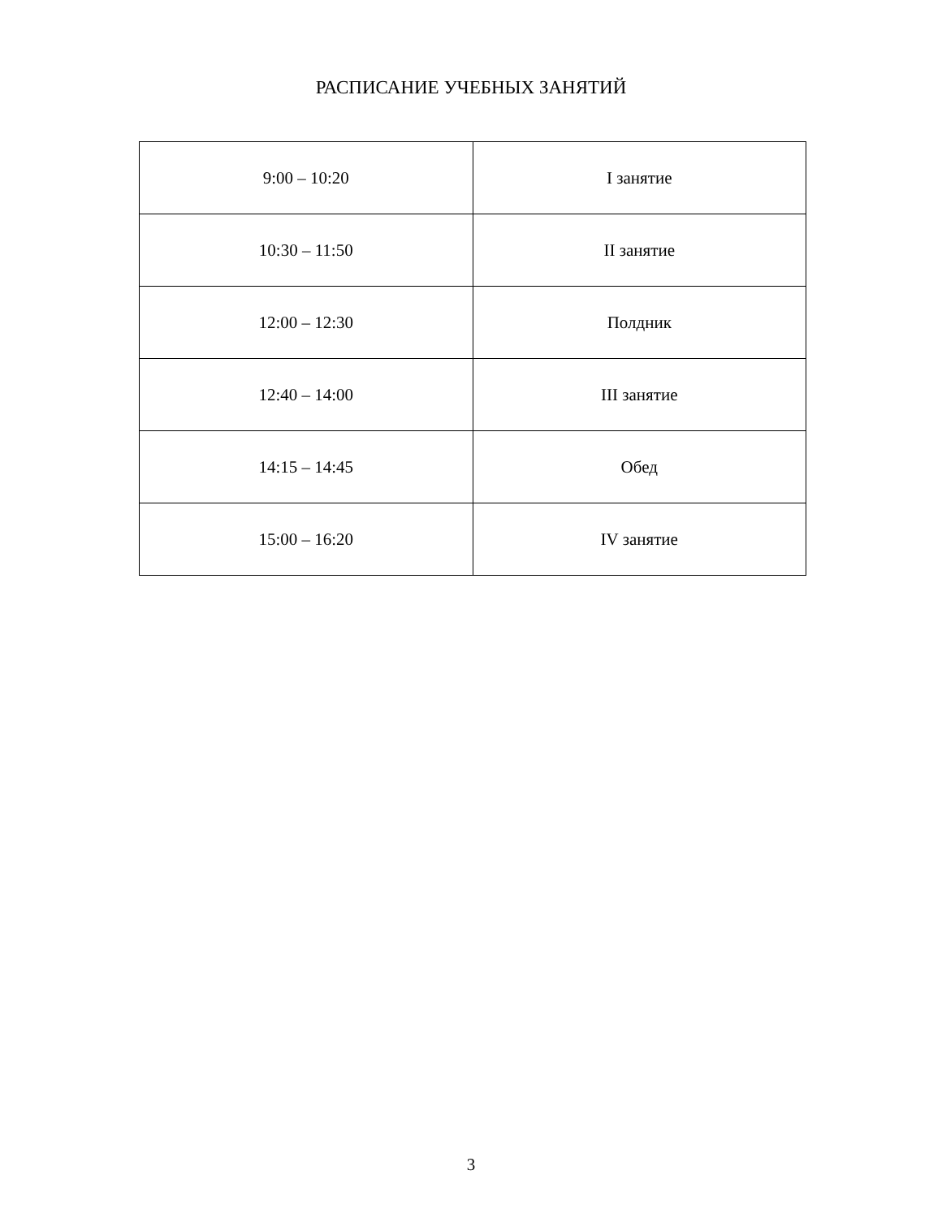РАСПИСАНИЕ УЧЕБНЫХ ЗАНЯТИЙ
| 9:00 – 10:20 | I занятие |
| 10:30 – 11:50 | II занятие |
| 12:00 – 12:30 | Полдник |
| 12:40 – 14:00 | III занятие |
| 14:15 – 14:45 | Обед |
| 15:00 – 16:20 | IV занятие |
3